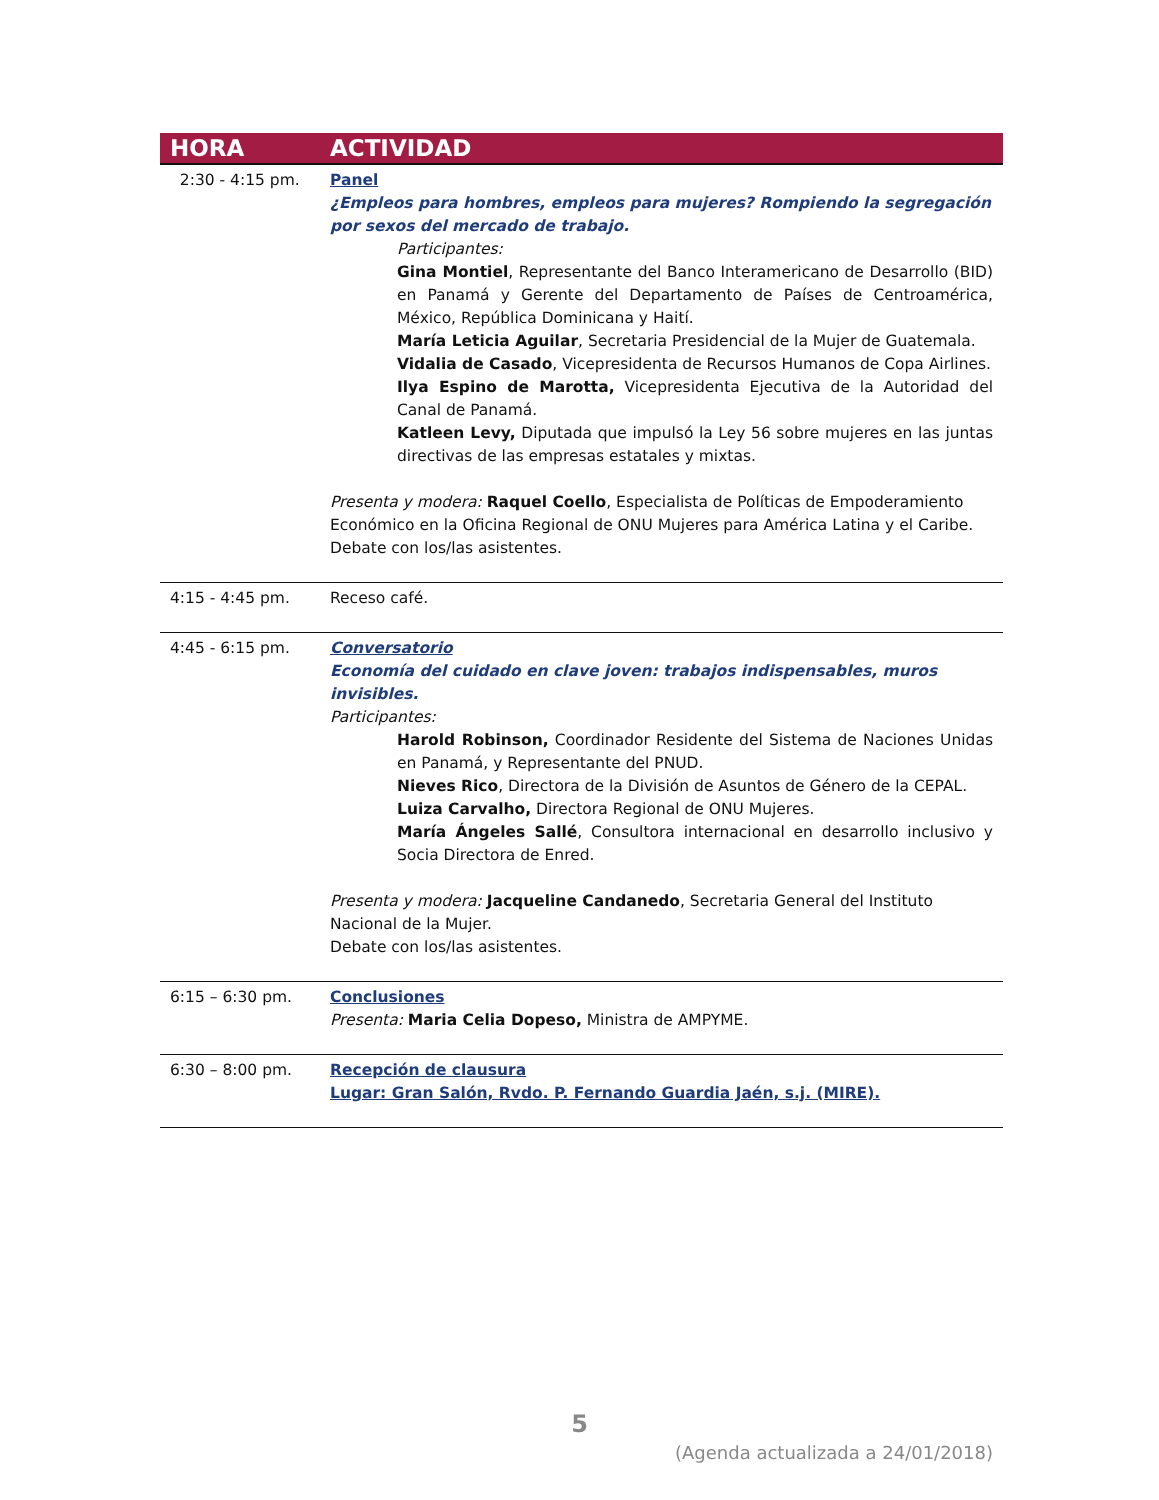| HORA | ACTIVIDAD |
| --- | --- |
| 2:30 - 4:15 pm. | Panel ¿Empleos para hombres, empleos para mujeres? Rompiendo la segregación por sexos del mercado de trabajo. Participantes: Gina Montiel , Representante del Banco Interamericano de Desarrollo (BID) en Panamá y Gerente del Departamento de Países de Centroamérica, México, República Dominicana y Haití. María Leticia Aguilar , Secretaria Presidencial de la Mujer de Guatemala. Vidalia de Casado , Vicepresidenta de Recursos Humanos de Copa Airlines. Ilya Espino de Marotta, Vicepresidenta Ejecutiva de la Autoridad del Canal de Panamá. Katleen Levy, Diputada que impulsó la Ley 56 sobre mujeres en las juntas directivas de las empresas estatales y mixtas. Presenta y modera: Raquel Coello , Especialista de Políticas de Empoderamiento Económico en la Oficina Regional de ONU Mujeres para América Latina y el Caribe. Debate con los/las asistentes. |
| 4:15 - 4:45 pm. | Receso café. |
| 4:45 - 6:15 pm. | Conversatorio Economía del cuidado en clave joven: trabajos indispensables, muros invisibles. Participantes: Harold Robinson, Coordinador Residente del Sistema de Naciones Unidas en Panamá, y Representante del PNUD. Nieves Rico , Directora de la División de Asuntos de Género de la CEPAL. Luiza Carvalho, Directora Regional de ONU Mujeres. María Ángeles Sallé , Consultora internacional en desarrollo inclusivo y Socia Directora de Enred. Presenta y modera: Jacqueline Candanedo , Secretaria General del Instituto Nacional de la Mujer. Debate con los/las asistentes. |
| 6:15 – 6:30 pm. | Conclusiones Presenta: Maria Celia Dopeso, Ministra de AMPYME. |
| 6:30 – 8:00 pm. | Recepción de clausura Lugar: Gran Salón, Rvdo. P. Fernando Guardia Jaén, s.j. (MIRE). |
5
(Agenda actualizada a 24/01/2018)